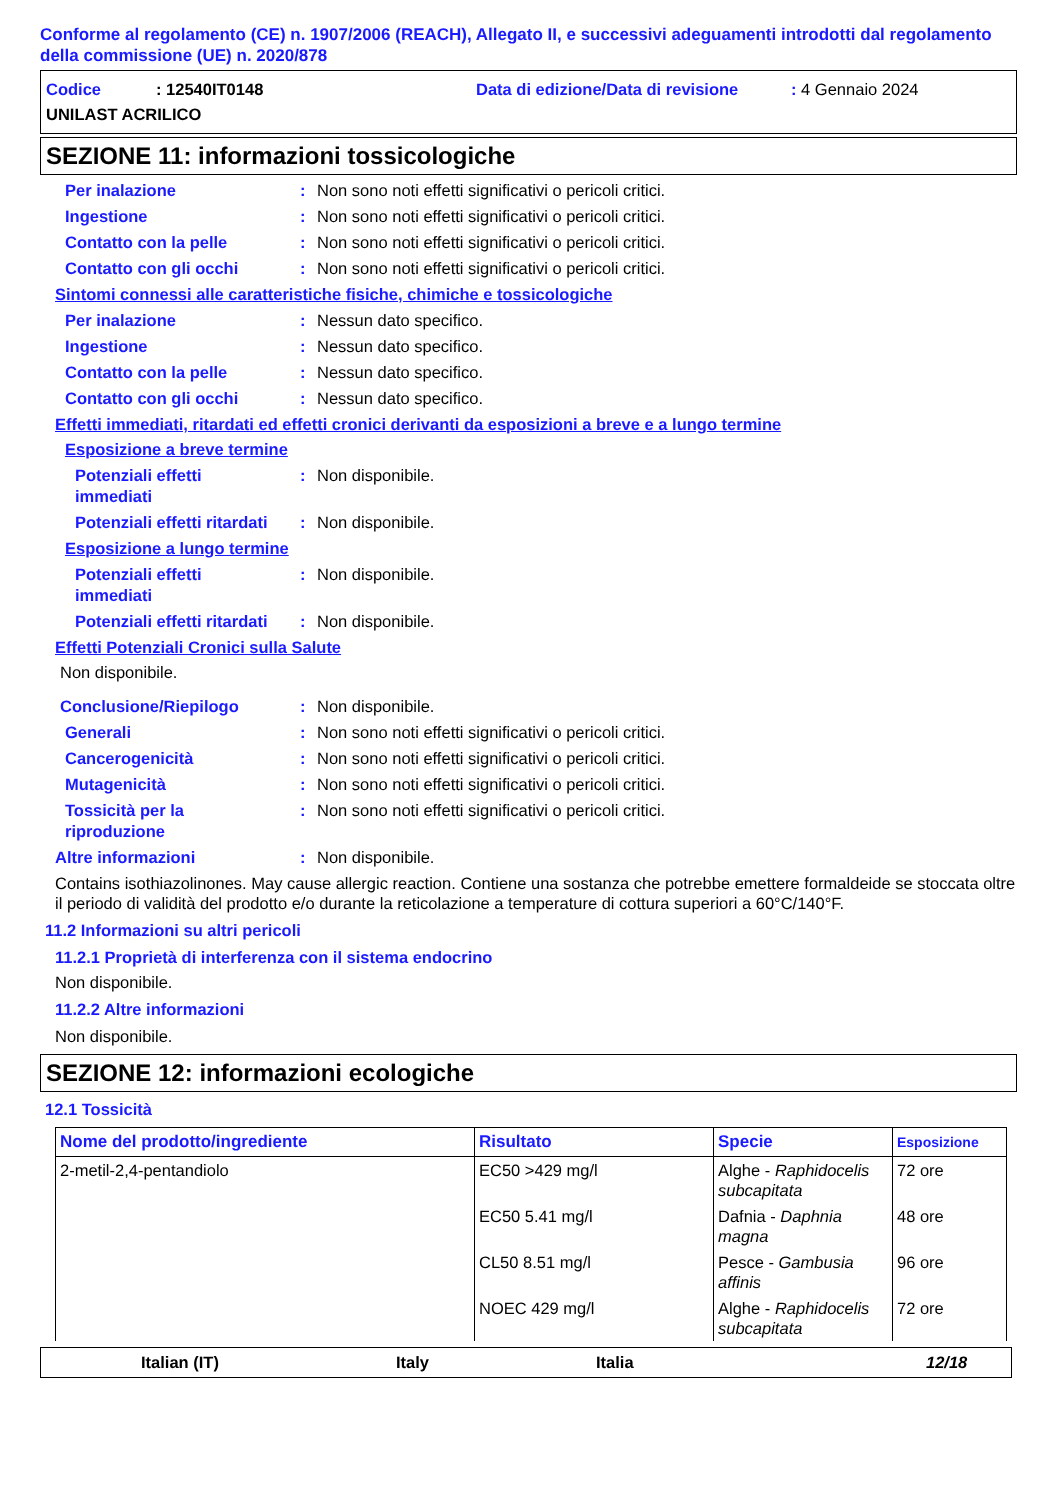Conforme al regolamento (CE) n. 1907/2006 (REACH), Allegato II, e successivi adeguamenti introdotti dal regolamento della commissione (UE) n. 2020/878
Codice: 12540IT0148 Data di edizione/Data di revisione: 4 Gennaio 2024
UNILAST ACRILICO
SEZIONE 11: informazioni tossicologiche
Per inalazione: Non sono noti effetti significativi o pericoli critici.
Ingestione: Non sono noti effetti significativi o pericoli critici.
Contatto con la pelle: Non sono noti effetti significativi o pericoli critici.
Contatto con gli occhi: Non sono noti effetti significativi o pericoli critici.
Sintomi connessi alle caratteristiche fisiche, chimiche e tossicologiche
Per inalazione: Nessun dato specifico.
Ingestione: Nessun dato specifico.
Contatto con la pelle: Nessun dato specifico.
Contatto con gli occhi: Nessun dato specifico.
Effetti immediati, ritardati ed effetti cronici derivanti da esposizioni a breve e a lungo termine
Esposizione a breve termine
Potenziali effetti
immediati: Non disponibile.
Potenziali effetti ritardati: Non disponibile.
Esposizione a lungo termine
Potenziali effetti
immediati: Non disponibile.
Potenziali effetti ritardati: Non disponibile.
Effetti Potenziali Cronici sulla Salute
Non disponibile.
Conclusione/Riepilogo: Non disponibile.
Generali: Non sono noti effetti significativi o pericoli critici.
Cancerogenicità: Non sono noti effetti significativi o pericoli critici.
Mutagenicità: Non sono noti effetti significativi o pericoli critici.
Tossicità per la
riproduzione: Non sono noti effetti significativi o pericoli critici.
Altre informazioni: Non disponibile.
Contains isothiazolinones. May cause allergic reaction. Contiene una sostanza che potrebbe emettere formaldeide se stoccata oltre il periodo di validità del prodotto e/o durante la reticolazione a temperature di cottura superiori a 60°C/140°F.
11.2 Informazioni su altri pericoli
11.2.1 Proprietà di interferenza con il sistema endocrino
Non disponibile.
11.2.2 Altre informazioni
Non disponibile.
SEZIONE 12: informazioni ecologiche
12.1 Tossicità
| Nome del prodotto/ingrediente | Risultato | Specie | Esposizione |
| --- | --- | --- | --- |
| 2-metil-2,4-pentandiolo | EC50 >429 mg/l | Alghe - Raphidocelis subcapitata | 72 ore |
| | EC50 5.41 mg/l | Dafnia - Daphnia magna | 48 ore |
| | CL50 8.51 mg/l | Pesce - Gambusia affinis | 96 ore |
| | NOEC 429 mg/l | Alghe - Raphidocelis subcapitata | 72 ore |
Italian (IT) Italy Italia 12/18